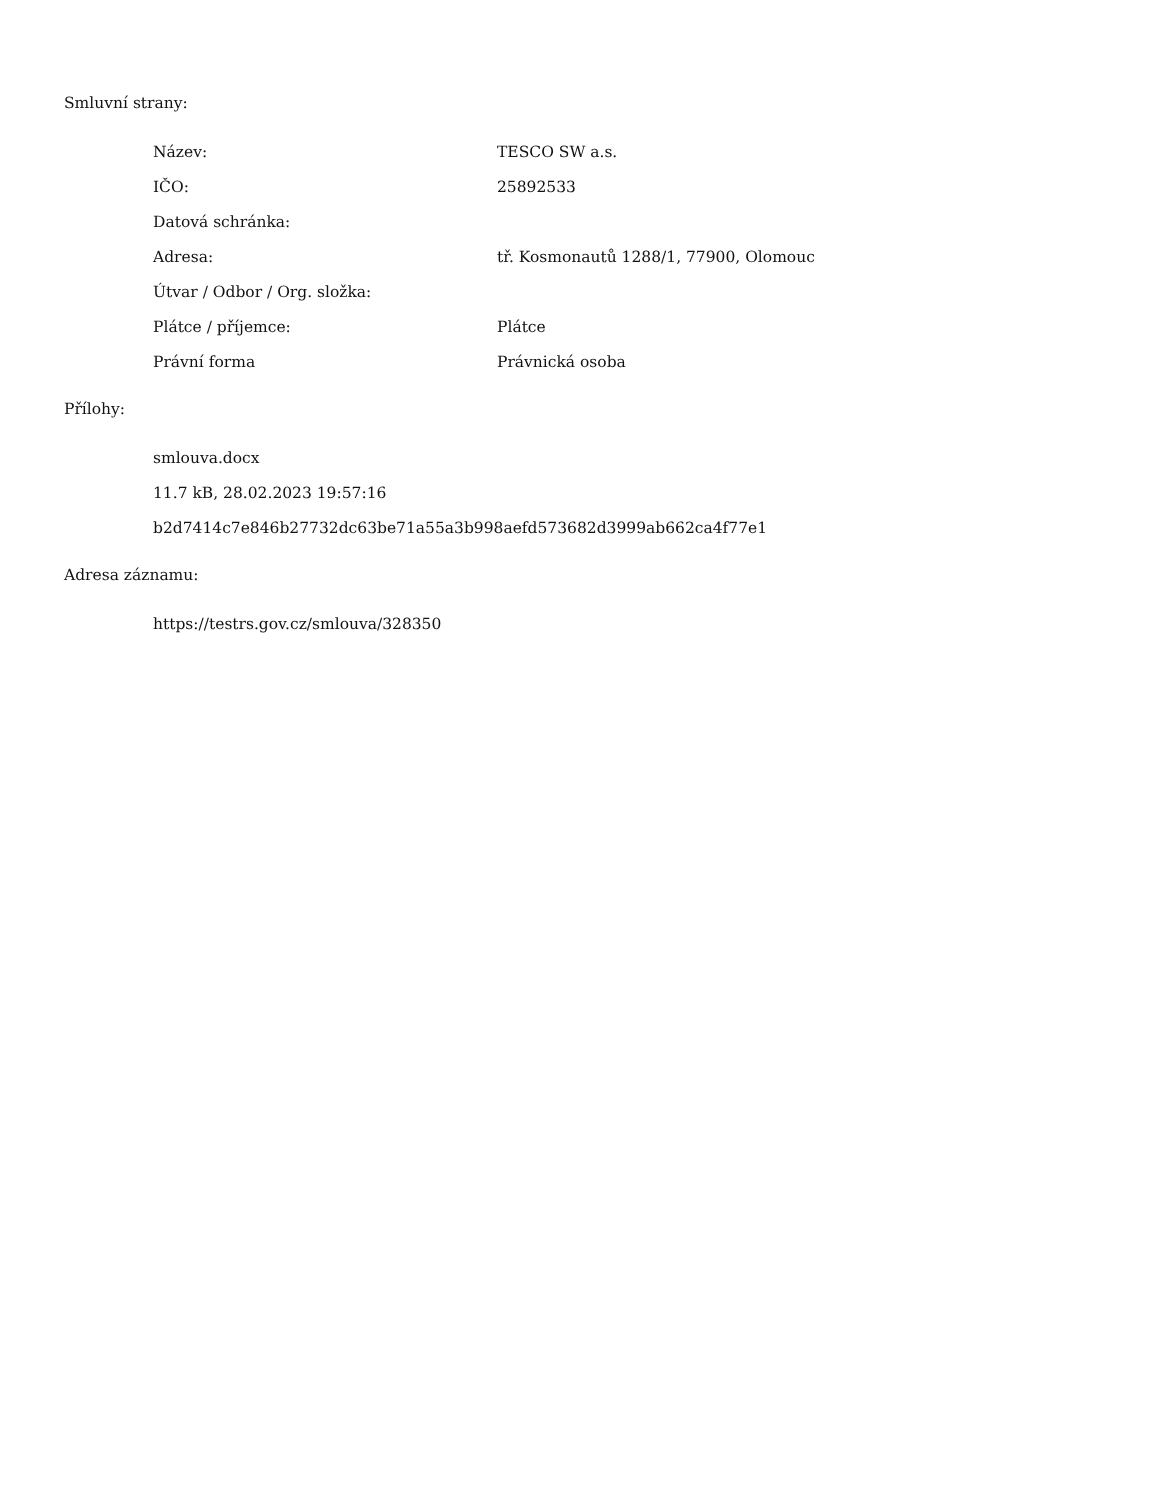Smluvní strany:
| Název: | TESCO SW a.s. |
| IČO: | 25892533 |
| Datová schránka: | |
| Adresa: | tř. Kosmonautů 1288/1, 77900, Olomouc |
| Útvar / Odbor / Org. složka: | |
| Plátce / příjemce: | Plátce |
| Právní forma | Právnická osoba |
Přílohy:
smlouva.docx
11.7 kB, 28.02.2023 19:57:16
b2d7414c7e846b27732dc63be71a55a3b998aefd573682d3999ab662ca4f77e1
Adresa záznamu:
https://testrs.gov.cz/smlouva/328350